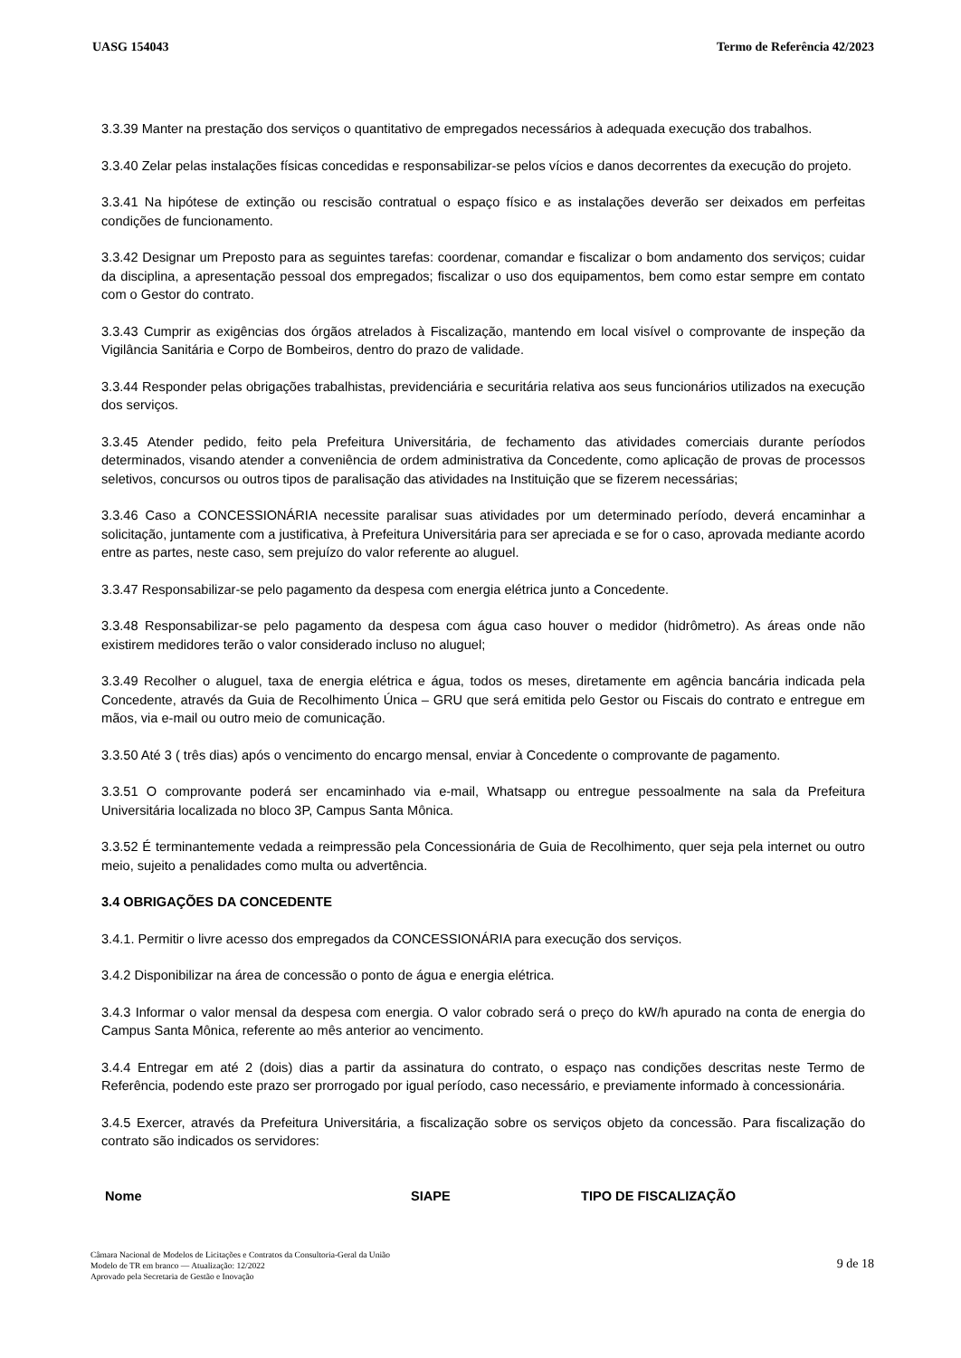UASG 154043 Termo de Referência 42/2023
3.3.39 Manter na prestação dos serviços o quantitativo de empregados necessários à adequada execução dos trabalhos.
3.3.40 Zelar pelas instalações físicas concedidas e responsabilizar-se pelos vícios e danos decorrentes da execução do projeto.
3.3.41 Na hipótese de extinção ou rescisão contratual o espaço físico e as instalações deverão ser deixados em perfeitas condições de funcionamento.
3.3.42 Designar um Preposto para as seguintes tarefas: coordenar, comandar e fiscalizar o bom andamento dos serviços; cuidar da disciplina, a apresentação pessoal dos empregados; fiscalizar o uso dos equipamentos, bem como estar sempre em contato com o Gestor do contrato.
3.3.43 Cumprir as exigências dos órgãos atrelados à Fiscalização, mantendo em local visível o comprovante de inspeção da Vigilância Sanitária e Corpo de Bombeiros, dentro do prazo de validade.
3.3.44 Responder pelas obrigações trabalhistas, previdenciária e securitária relativa aos seus funcionários utilizados na execução dos serviços.
3.3.45 Atender pedido, feito pela Prefeitura Universitária, de fechamento das atividades comerciais durante períodos determinados, visando atender a conveniência de ordem administrativa da Concedente, como aplicação de provas de processos seletivos, concursos ou outros tipos de paralisação das atividades na Instituição que se fizerem necessárias;
3.3.46 Caso a CONCESSIONÁRIA necessite paralisar suas atividades por um determinado período, deverá encaminhar a solicitação, juntamente com a justificativa, à Prefeitura Universitária para ser apreciada e se for o caso, aprovada mediante acordo entre as partes, neste caso, sem prejuízo do valor referente ao aluguel.
3.3.47 Responsabilizar-se pelo pagamento da despesa com energia elétrica junto a Concedente.
3.3.48 Responsabilizar-se pelo pagamento da despesa com água caso houver o medidor (hidrômetro). As áreas onde não existirem medidores terão o valor considerado incluso no aluguel;
3.3.49 Recolher o aluguel, taxa de energia elétrica e água, todos os meses, diretamente em agência bancária indicada pela Concedente, através da Guia de Recolhimento Única – GRU que será emitida pelo Gestor ou Fiscais do contrato e entregue em mãos, via e-mail ou outro meio de comunicação.
3.3.50 Até 3 ( três dias) após o vencimento do encargo mensal, enviar à Concedente o comprovante de pagamento.
3.3.51 O comprovante poderá ser encaminhado via e-mail, Whatsapp ou entregue pessoalmente na sala da Prefeitura Universitária localizada no bloco 3P, Campus Santa Mônica.
3.3.52 É terminantemente vedada a reimpressão pela Concessionária de Guia de Recolhimento, quer seja pela internet ou outro meio, sujeito a penalidades como multa ou advertência.
3.4 OBRIGAÇÕES DA CONCEDENTE
3.4.1. Permitir o livre acesso dos empregados da CONCESSIONÁRIA para execução dos serviços.
3.4.2 Disponibilizar na área de concessão o ponto de água e energia elétrica.
3.4.3 Informar o valor mensal da despesa com energia. O valor cobrado será o preço do kW/h apurado na conta de energia do Campus Santa Mônica, referente ao mês anterior ao vencimento.
3.4.4 Entregar em até 2 (dois) dias a partir da assinatura do contrato, o espaço nas condições descritas neste Termo de Referência, podendo este prazo ser prorrogado por igual período, caso necessário, e previamente informado à concessionária.
3.4.5 Exercer, através da Prefeitura Universitária, a fiscalização sobre os serviços objeto da concessão. Para fiscalização do contrato são indicados os servidores:
| Nome | SIAPE | TIPO DE FISCALIZAÇÃO |
| --- | --- | --- |
Câmara Nacional de Modelos de Licitações e Contratos da Consultoria-Geral da União
Modelo de TR em branco — Atualização: 12/2022
Aprovado pela Secretaria de Gestão e Inovação
9 de 18